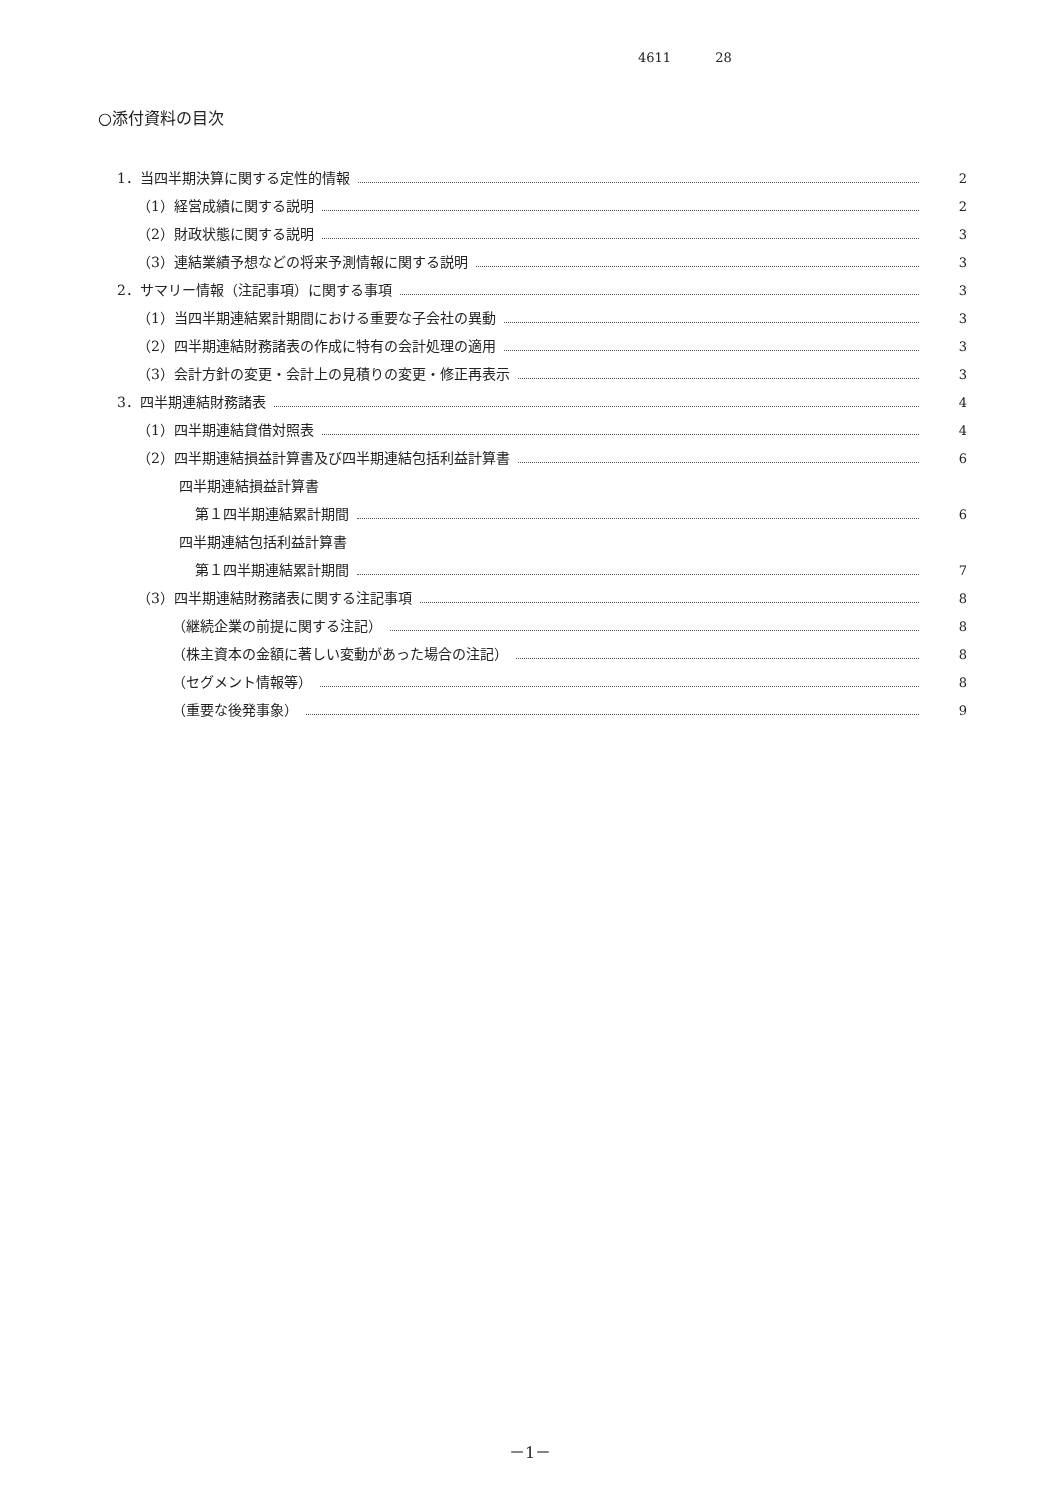4611 28
○添付資料の目次
1．当四半期決算に関する定性的情報 2
（1）経営成績に関する説明 2
（2）財政状態に関する説明 3
（3）連結業績予想などの将来予測情報に関する説明 3
2．サマリー情報（注記事項）に関する事項 3
（1）当四半期連結累計期間における重要な子会社の異動 3
（2）四半期連結財務諸表の作成に特有の会計処理の適用 3
（3）会計方針の変更・会計上の見積りの変更・修正再表示 3
3．四半期連結財務諸表 4
（1）四半期連結貸借対照表 4
（2）四半期連結損益計算書及び四半期連結包括利益計算書 6
四半期連結損益計算書
第１四半期連結累計期間 6
四半期連結包括利益計算書
第１四半期連結累計期間 7
（3）四半期連結財務諸表に関する注記事項 8
（継続企業の前提に関する注記） 8
（株主資本の金額に著しい変動があった場合の注記） 8
（セグメント情報等） 8
（重要な後発事象） 9
－1－